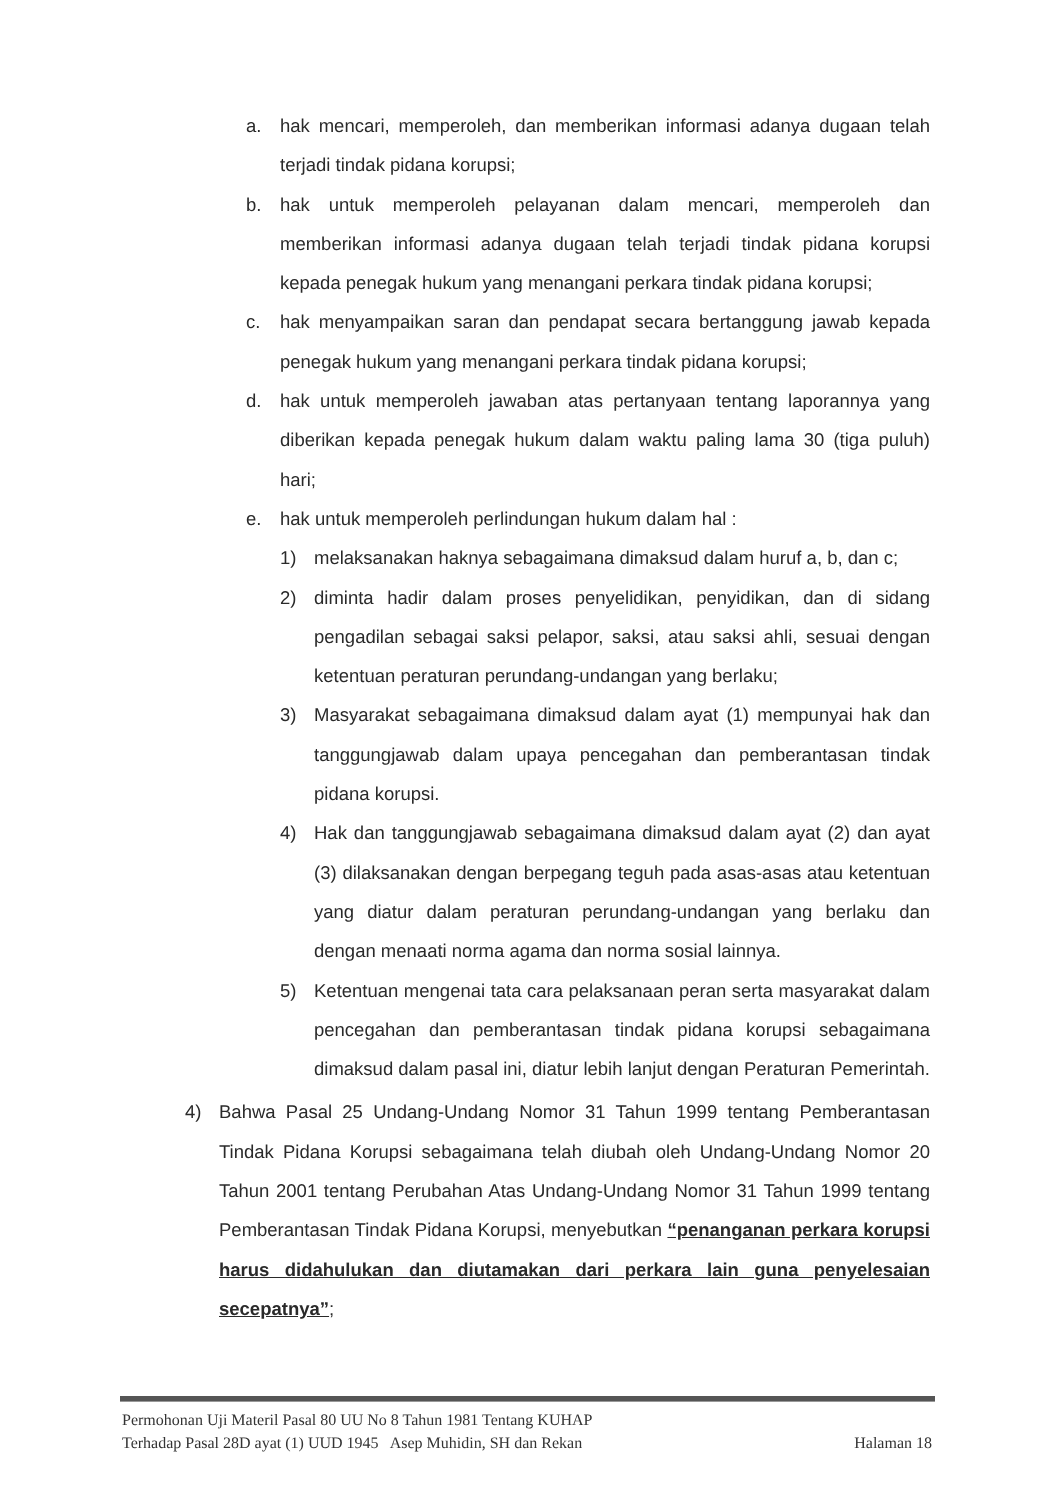a. hak mencari, memperoleh, dan memberikan informasi adanya dugaan telah terjadi tindak pidana korupsi;
b. hak untuk memperoleh pelayanan dalam mencari, memperoleh dan memberikan informasi adanya dugaan telah terjadi tindak pidana korupsi kepada penegak hukum yang menangani perkara tindak pidana korupsi;
c. hak menyampaikan saran dan pendapat secara bertanggung jawab kepada penegak hukum yang menangani perkara tindak pidana korupsi;
d. hak untuk memperoleh jawaban atas pertanyaan tentang laporannya yang diberikan kepada penegak hukum dalam waktu paling lama 30 (tiga puluh) hari;
e. hak untuk memperoleh perlindungan hukum dalam hal :
1) melaksanakan haknya sebagaimana dimaksud dalam huruf a, b, dan c;
2) diminta hadir dalam proses penyelidikan, penyidikan, dan di sidang pengadilan sebagai saksi pelapor, saksi, atau saksi ahli, sesuai dengan ketentuan peraturan perundang-undangan yang berlaku;
3) Masyarakat sebagaimana dimaksud dalam ayat (1) mempunyai hak dan tanggungjawab dalam upaya pencegahan dan pemberantasan tindak pidana korupsi.
4) Hak dan tanggungjawab sebagaimana dimaksud dalam ayat (2) dan ayat (3) dilaksanakan dengan berpegang teguh pada asas-asas atau ketentuan yang diatur dalam peraturan perundang-undangan yang berlaku dan dengan menaati norma agama dan norma sosial lainnya.
5) Ketentuan mengenai tata cara pelaksanaan peran serta masyarakat dalam pencegahan dan pemberantasan tindak pidana korupsi sebagaimana dimaksud dalam pasal ini, diatur lebih lanjut dengan Peraturan Pemerintah.
4) Bahwa Pasal 25 Undang-Undang Nomor 31 Tahun 1999 tentang Pemberantasan Tindak Pidana Korupsi sebagaimana telah diubah oleh Undang-Undang Nomor 20 Tahun 2001 tentang Perubahan Atas Undang-Undang Nomor 31 Tahun 1999 tentang Pemberantasan Tindak Pidana Korupsi, menyebutkan “penanganan perkara korupsi harus didahulukan dan diutamakan dari perkara lain guna penyelesaian secepatnya”;
Permohonan Uji Materil Pasal 80 UU No 8 Tahun 1981 Tentang KUHAP
Terhadap Pasal 28D ayat (1) UUD 1945 Asep Muhidin, SH dan Rekan
Halaman 18